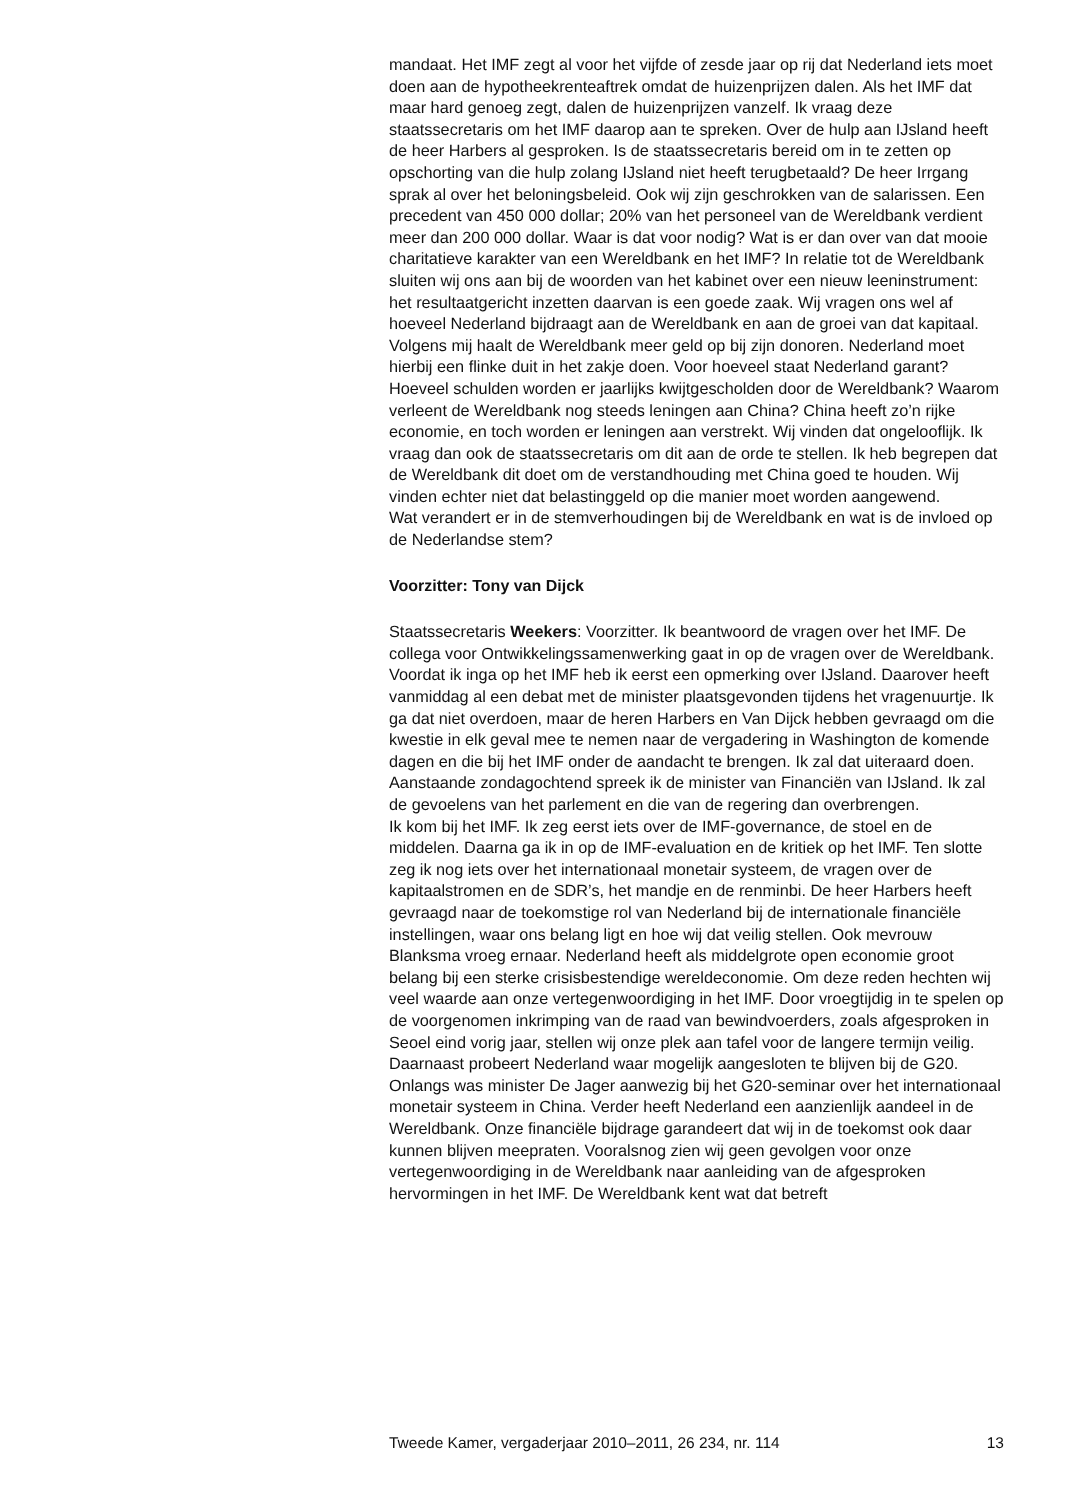mandaat. Het IMF zegt al voor het vijfde of zesde jaar op rij dat Nederland iets moet doen aan de hypotheekrenteaftrek omdat de huizenprijzen dalen. Als het IMF dat maar hard genoeg zegt, dalen de huizenprijzen vanzelf. Ik vraag deze staatssecretaris om het IMF daarop aan te spreken. Over de hulp aan IJsland heeft de heer Harbers al gesproken. Is de staatssecretaris bereid om in te zetten op opschorting van die hulp zolang IJsland niet heeft terugbetaald? De heer Irrgang sprak al over het beloningsbeleid. Ook wij zijn geschrokken van de salarissen. Een precedent van 450 000 dollar; 20% van het personeel van de Wereldbank verdient meer dan 200 000 dollar. Waar is dat voor nodig? Wat is er dan over van dat mooie charitatieve karakter van een Wereldbank en het IMF? In relatie tot de Wereldbank sluiten wij ons aan bij de woorden van het kabinet over een nieuw leeninstrument: het resultaatgericht inzetten daarvan is een goede zaak. Wij vragen ons wel af hoeveel Nederland bijdraagt aan de Wereldbank en aan de groei van dat kapitaal. Volgens mij haalt de Wereldbank meer geld op bij zijn donoren. Nederland moet hierbij een flinke duit in het zakje doen. Voor hoeveel staat Nederland garant? Hoeveel schulden worden er jaarlijks kwijtgescholden door de Wereldbank? Waarom verleent de Wereldbank nog steeds leningen aan China? China heeft zo’n rijke economie, en toch worden er leningen aan verstrekt. Wij vinden dat ongelooflijk. Ik vraag dan ook de staatssecretaris om dit aan de orde te stellen. Ik heb begrepen dat de Wereldbank dit doet om de verstandhouding met China goed te houden. Wij vinden echter niet dat belastinggeld op die manier moet worden aangewend.
Wat verandert er in de stemverhoudingen bij de Wereldbank en wat is de invloed op de Nederlandse stem?
Voorzitter: Tony van Dijck
Staatssecretaris Weekers: Voorzitter. Ik beantwoord de vragen over het IMF. De collega voor Ontwikkelingssamenwerking gaat in op de vragen over de Wereldbank. Voordat ik inga op het IMF heb ik eerst een opmerking over IJsland. Daarover heeft vanmiddag al een debat met de minister plaatsgevonden tijdens het vragenuurtje. Ik ga dat niet overdoen, maar de heren Harbers en Van Dijck hebben gevraagd om die kwestie in elk geval mee te nemen naar de vergadering in Washington de komende dagen en die bij het IMF onder de aandacht te brengen. Ik zal dat uiteraard doen. Aanstaande zondagochtend spreek ik de minister van Financiën van IJsland. Ik zal de gevoelens van het parlement en die van de regering dan overbrengen.
Ik kom bij het IMF. Ik zeg eerst iets over de IMF-governance, de stoel en de middelen. Daarna ga ik in op de IMF-evaluation en de kritiek op het IMF. Ten slotte zeg ik nog iets over het internationaal monetair systeem, de vragen over de kapitaalstromen en de SDR’s, het mandje en de renminbi. De heer Harbers heeft gevraagd naar de toekomstige rol van Nederland bij de internationale financiële instellingen, waar ons belang ligt en hoe wij dat veilig stellen. Ook mevrouw Blanksma vroeg ernaar. Nederland heeft als middelgrote open economie groot belang bij een sterke crisisbestendige wereldeconomie. Om deze reden hechten wij veel waarde aan onze vertegenwoordiging in het IMF. Door vroegtijdig in te spelen op de voorgenomen inkrimping van de raad van bewindvoerders, zoals afgesproken in Seoel eind vorig jaar, stellen wij onze plek aan tafel voor de langere termijn veilig. Daarnaast probeert Nederland waar mogelijk aangesloten te blijven bij de G20. Onlangs was minister De Jager aanwezig bij het G20-seminar over het internationaal monetair systeem in China. Verder heeft Nederland een aanzienlijk aandeel in de Wereldbank. Onze financiële bijdrage garandeert dat wij in de toekomst ook daar kunnen blijven meepraten. Vooralsnog zien wij geen gevolgen voor onze vertegenwoordiging in de Wereldbank naar aanleiding van de afgesproken hervormingen in het IMF. De Wereldbank kent wat dat betreft
Tweede Kamer, vergaderjaar 2010–2011, 26 234, nr. 114 13